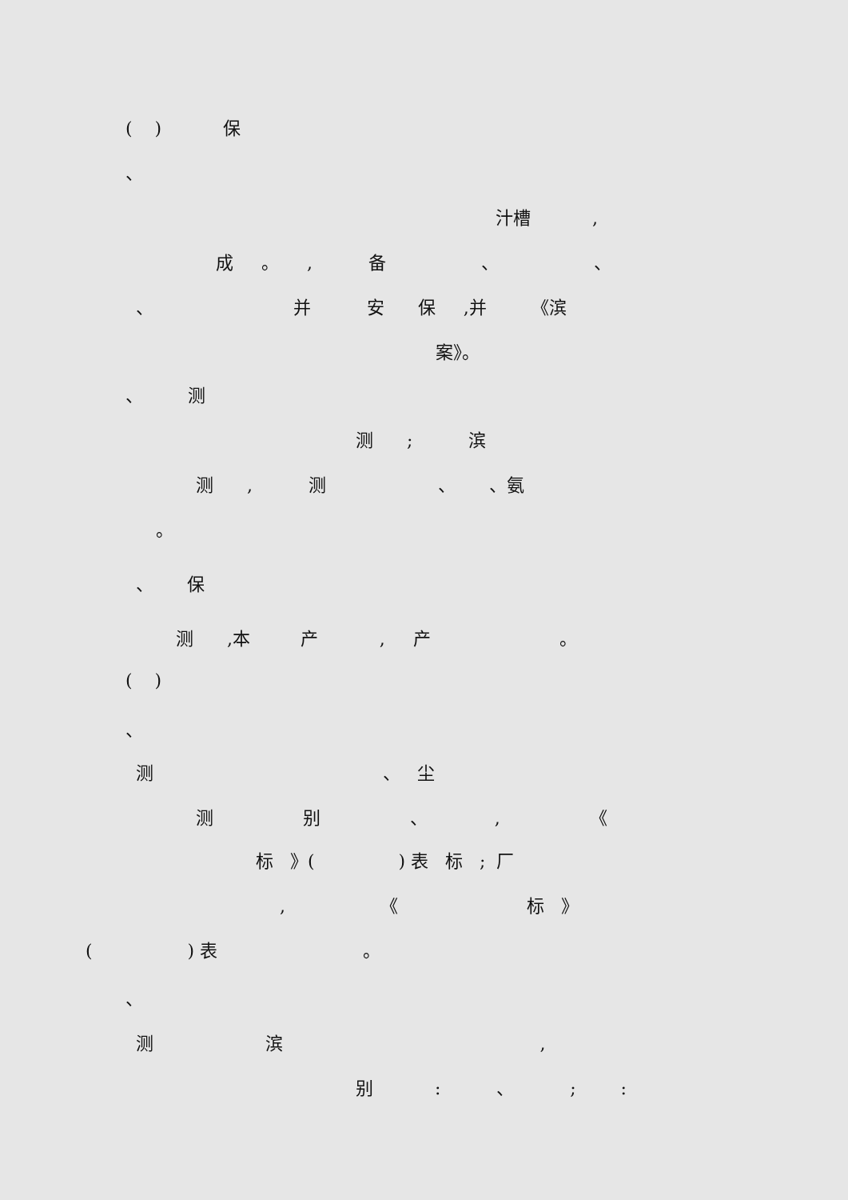( ) 保
、
汁槽 ,
成 。 , 备 、 、
、 并 安 保 ,并 《滨
案》。
、 测
测 ; 滨
测 , 测 、 、氨
。
、 保
测 ,本 产 , 产 。
( )
、
测 、 尘
测 别 、 , 《
标 》( ) 表 标 ; 厂
, 《 标 》
( ) 表 。
、
测 滨 ,
别 : 、 ; :